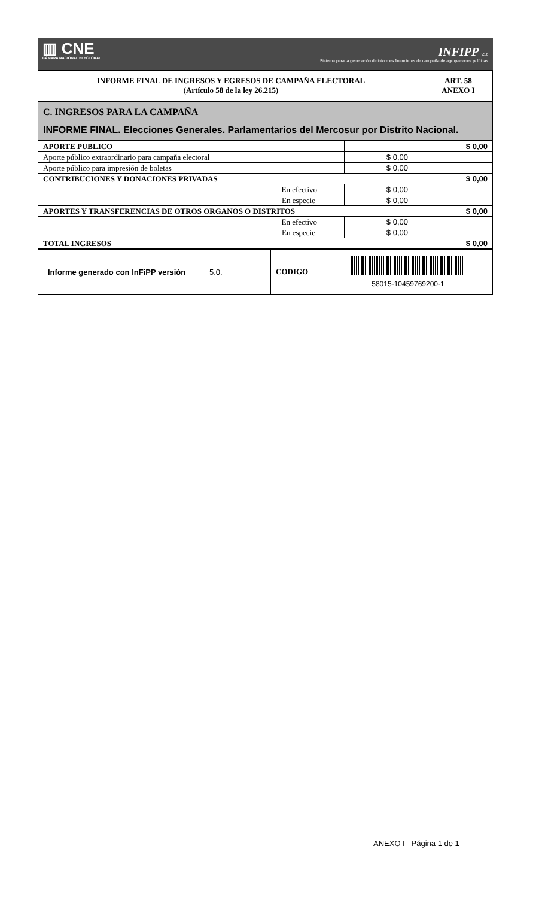▥ CNE
CÁMARA NACIONAL ELECTORAL
INFIPP v5.0
Sistema para la generación de informes financieros de campaña de agrupaciones políticas
| INFORME FINAL DE INGRESOS Y EGRESOS DE CAMPAÑA ELECTORAL (Artículo 58 de la ley 26.215) | ART. 58 ANEXO I |
C. INGRESOS PARA LA CAMPAÑA
INFORME FINAL. Elecciones Generales. Parlamentarios del Mercosur por Distrito Nacional.
| APORTE PUBLICO | | $ 0,00 |
| Aporte público extraordinario para campaña electoral | $ 0,00 | |
| Aporte público para impresión de boletas | $ 0,00 | |
| CONTRIBUCIONES Y DONACIONES PRIVADAS | | $ 0,00 |
| En efectivo | $ 0,00 | |
| En especie | $ 0,00 | |
| APORTES Y TRANSFERENCIAS DE OTROS ORGANOS O DISTRITOS | | $ 0,00 |
| En efectivo | $ 0,00 | |
| En especie | $ 0,00 | |
| TOTAL INGRESOS | | $ 0,00 |
| Informe generado con InFiPP versión 5.0. | CODIGO 58015-10459769200-1 |
ANEXO I Página 1 de 1